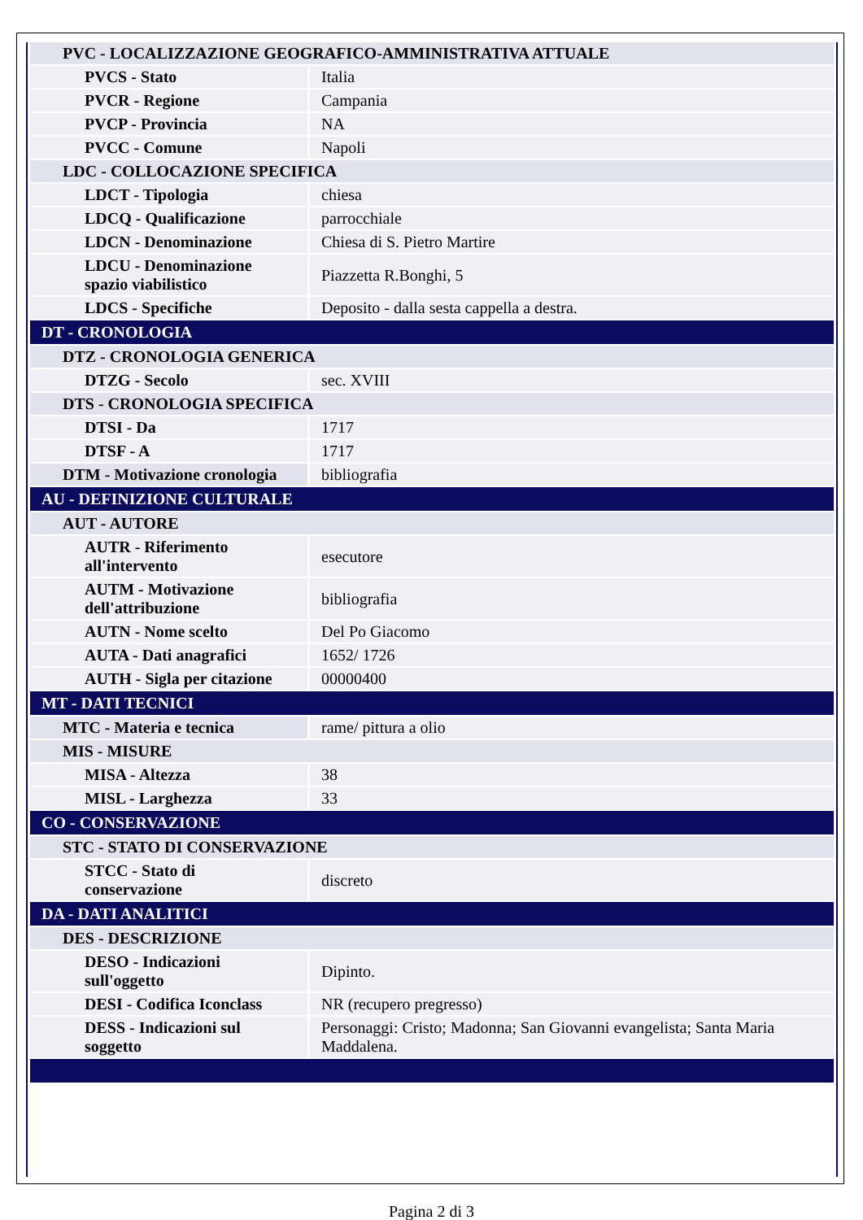| PVC - LOCALIZZAZIONE GEOGRAFICO-AMMINISTRATIVA ATTUALE | |
| PVCS - Stato | Italia |
| PVCR - Regione | Campania |
| PVCP - Provincia | NA |
| PVCC - Comune | Napoli |
| LDC - COLLOCAZIONE SPECIFICA | |
| LDCT - Tipologia | chiesa |
| LDCQ - Qualificazione | parrocchiale |
| LDCN - Denominazione | Chiesa di S. Pietro Martire |
| LDCU - Denominazione spazio viabilistico | Piazzetta R.Bonghi, 5 |
| LDCS - Specifiche | Deposito - dalla sesta cappella a destra. |
| DT - CRONOLOGIA | |
| DTZ - CRONOLOGIA GENERICA | |
| DTZG - Secolo | sec. XVIII |
| DTS - CRONOLOGIA SPECIFICA | |
| DTSI - Da | 1717 |
| DTSF - A | 1717 |
| DTM - Motivazione cronologia | bibliografia |
| AU - DEFINIZIONE CULTURALE | |
| AUT - AUTORE | |
| AUTR - Riferimento all'intervento | esecutore |
| AUTM - Motivazione dell'attribuzione | bibliografia |
| AUTN - Nome scelto | Del Po Giacomo |
| AUTA - Dati anagrafici | 1652/ 1726 |
| AUTH - Sigla per citazione | 00000400 |
| MT - DATI TECNICI | |
| MTC - Materia e tecnica | rame/ pittura a olio |
| MIS - MISURE | |
| MISA - Altezza | 38 |
| MISL - Larghezza | 33 |
| CO - CONSERVAZIONE | |
| STC - STATO DI CONSERVAZIONE | |
| STCC - Stato di conservazione | discreto |
| DA - DATI ANALITICI | |
| DES - DESCRIZIONE | |
| DESO - Indicazioni sull'oggetto | Dipinto. |
| DESI - Codifica Iconclass | NR (recupero pregresso) |
| DESS - Indicazioni sul soggetto | Personaggi: Cristo; Madonna; San Giovanni evangelista; Santa Maria Maddalena. |
Pagina 2 di 3